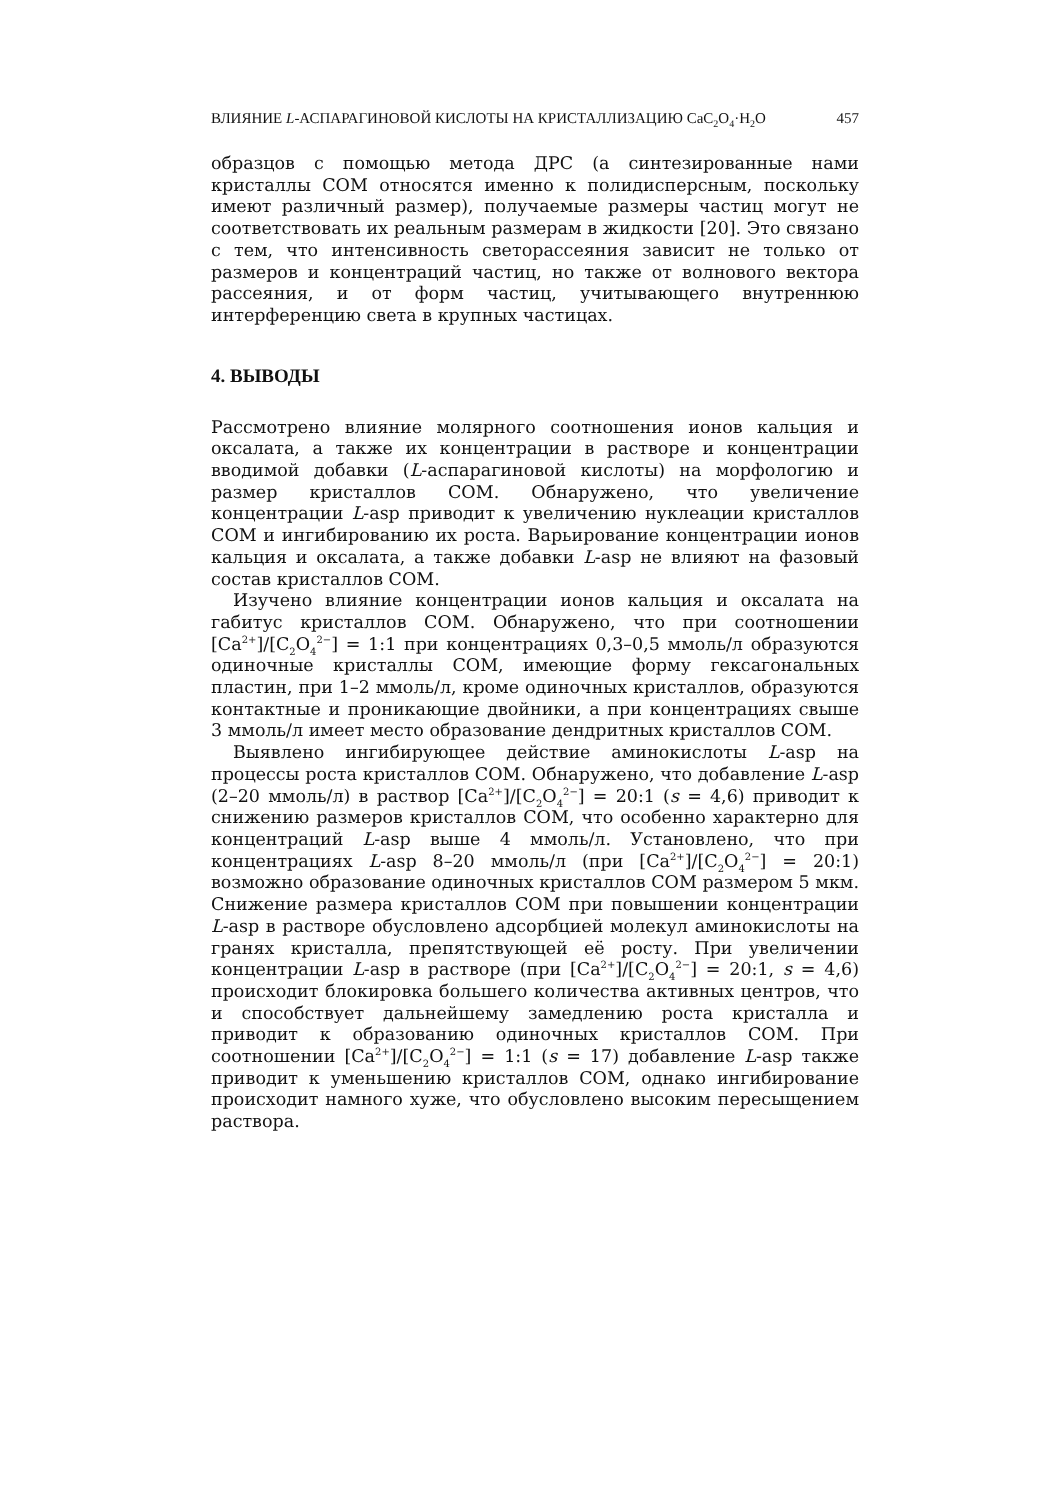ВЛИЯНИЕ L-АСПАРАГИНОВОЙ КИСЛОТЫ НА КРИСТАЛЛИЗАЦИЮ CaC<sub>2</sub>O<sub>4</sub>·H<sub>2</sub>O 457
образцов с помощью метода ДРС (а синтезированные нами кристаллы COM относятся именно к полидисперсным, поскольку имеют различный размер), получаемые размеры частиц могут не соответствовать их реальным размерам в жидкости [20]. Это связано с тем, что интенсивность светорассеяния зависит не только от размеров и концентраций частиц, но также от волнового вектора рассеяния, и от форм частиц, учитывающего внутреннюю интерференцию света в крупных частицах.
4. ВЫВОДЫ
Рассмотрено влияние молярного соотношения ионов кальция и оксалата, а также их концентрации в растворе и концентрации вводимой добавки (L-аспарагиновой кислоты) на морфологию и размер кристаллов COM. Обнаружено, что увеличение концентрации L-asp приводит к увеличению нуклеации кристаллов COM и ингибированию их роста. Варьирование концентрации ионов кальция и оксалата, а также добавки L-asp не влияют на фазовый состав кристаллов COM.
Изучено влияние концентрации ионов кальция и оксалата на габитус кристаллов COM. Обнаружено, что при соотношении [Ca<sup>2+</sup>]/[C<sub>2</sub>O<sub>4</sub><sup>2−</sup>] = 1:1 при концентрациях 0,3–0,5 ммоль/л образуются одиночные кристаллы COM, имеющие форму гексагональных пластин, при 1–2 ммоль/л, кроме одиночных кристаллов, образуются контактные и проникающие двойники, а при концентрациях свыше 3 ммоль/л имеет место образование дендритных кристаллов COM.
Выявлено ингибирующее действие аминокислоты L-asp на процессы роста кристаллов COM. Обнаружено, что добавление L-asp (2–20 ммоль/л) в раствор [Ca<sup>2+</sup>]/[C<sub>2</sub>O<sub>4</sub><sup>2−</sup>] = 20:1 (s = 4,6) приводит к снижению размеров кристаллов COM, что особенно характерно для концентраций L-asp выше 4 ммоль/л. Установлено, что при концентрациях L-asp 8–20 ммоль/л (при [Ca<sup>2+</sup>]/[C<sub>2</sub>O<sub>4</sub><sup>2−</sup>] = 20:1) возможно образование одиночных кристаллов COM размером 5 мкм. Снижение размера кристаллов COM при повышении концентрации L-asp в растворе обусловлено адсорбцией молекул аминокислоты на гранях кристалла, препятствующей её росту. При увеличении концентрации L-asp в растворе (при [Ca<sup>2+</sup>]/[C<sub>2</sub>O<sub>4</sub><sup>2−</sup>] = 20:1, s = 4,6) происходит блокировка большего количества активных центров, что и способствует дальнейшему замедлению роста кристалла и приводит к образованию одиночных кристаллов COM. При соотношении [Ca<sup>2+</sup>]/[C<sub>2</sub>O<sub>4</sub><sup>2−</sup>] = 1:1 (s = 17) добавление L-asp также приводит к уменьшению кристаллов COM, однако ингибирование происходит намного хуже, что обусловлено высоким пересыщением раствора.